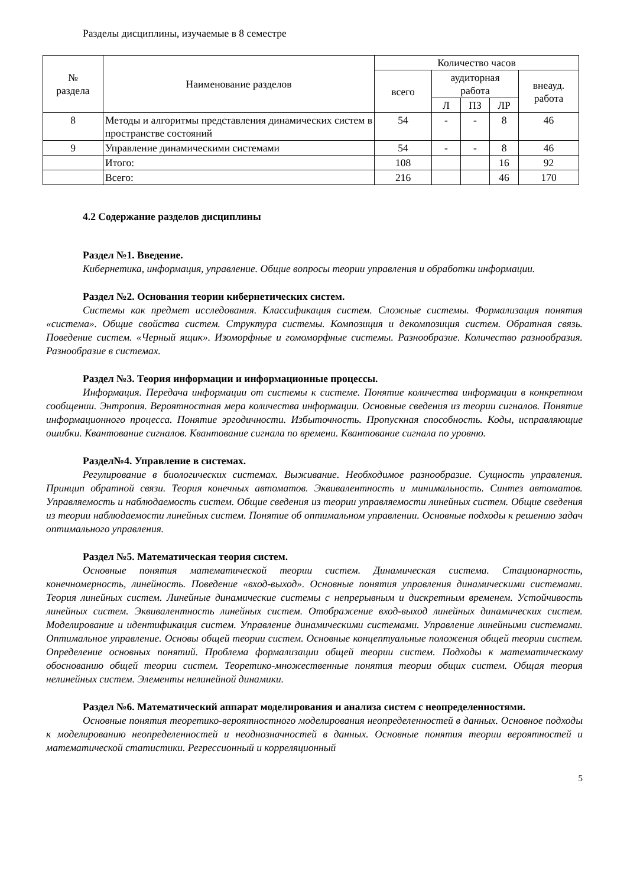Разделы дисциплины, изучаемые в 8 семестре
| № раздела | Наименование разделов | Количество часов | | | | |
| --- | --- | --- | --- | --- | --- | --- |
| | | всего | аудиторная работа | | | внеауд. работа |
| | | | Л | ПЗ | ЛР | |
| 8 | Методы и алгоритмы представления динамических систем в пространстве состояний | 54 | - | - | 8 | 46 |
| 9 | Управление динамическими системами | 54 | - | - | 8 | 46 |
| | Итого: | 108 | | | 16 | 92 |
| | Всего: | 216 | | | 46 | 170 |
4.2 Содержание разделов дисциплины
Раздел №1. Введение.
Кибернетика, информация, управление. Общие вопросы теории управления и обработки информации.
Раздел №2. Основания теории кибернетических систем.
Системы как предмет исследования. Классификация систем. Сложные системы. Формализация понятия «система». Общие свойства систем. Структура системы. Композиция и декомпозиция систем. Обратная связь. Поведение систем. «Черный ящик». Изоморфные и гомоморфные системы. Разнообразие. Количество разнообразия. Разнообразие в системах.
Раздел №3. Теория информации и информационные процессы.
Информация. Передача информации от системы к системе. Понятие количества информации в конкретном сообщении. Энтропия. Вероятностная мера количества информации. Основные сведения из теории сигналов. Понятие информационного процесса. Понятие эргодичности. Избыточность. Пропускная способность. Коды, исправляющие ошибки. Квантование сигналов. Квантование сигнала по времени. Квантование сигнала по уровню.
Раздел№4. Управление в системах.
Регулирование в биологических системах. Выживание. Необходимое разнообразие. Сущность управления. Принцип обратной связи. Теория конечных автоматов. Эквивалентность и минимальность. Синтез автоматов. Управляемость и наблюдаемость систем. Общие сведения из теории управляемости линейных систем. Общие сведения из теории наблюдаемости линейных систем. Понятие об оптимальном управлении. Основные подходы к решению задач оптимального управления.
Раздел №5. Математическая теория систем.
Основные понятия математической теории систем. Динамическая система. Стационарность, конечномерность, линейность. Поведение «вход-выход». Основные понятия управления динамическими системами. Теория линейных систем. Линейные динамические системы с непрерывным и дискретным временем. Устойчивость линейных систем. Эквивалентность линейных систем. Отображение вход-выход линейных динамических систем. Моделирование и идентификация систем. Управление динамическими системами. Управление линейными системами. Оптимальное управление. Основы общей теории систем. Основные концептуальные положения общей теории систем. Определение основных понятий. Проблема формализации общей теории систем. Подходы к математическому обоснованию общей теории систем. Теоретико-множественные понятия теории общих систем. Общая теория нелинейных систем. Элементы нелинейной динамики.
Раздел №6. Математический аппарат моделирования и анализа систем с неопределенностями.
Основные понятия теоретико-вероятностного моделирования неопределенностей в данных. Основное подходы к моделированию неопределенностей и неоднозначностей в данных. Основные понятия теории вероятностей и математической статистики. Регрессионный и корреляционный
5